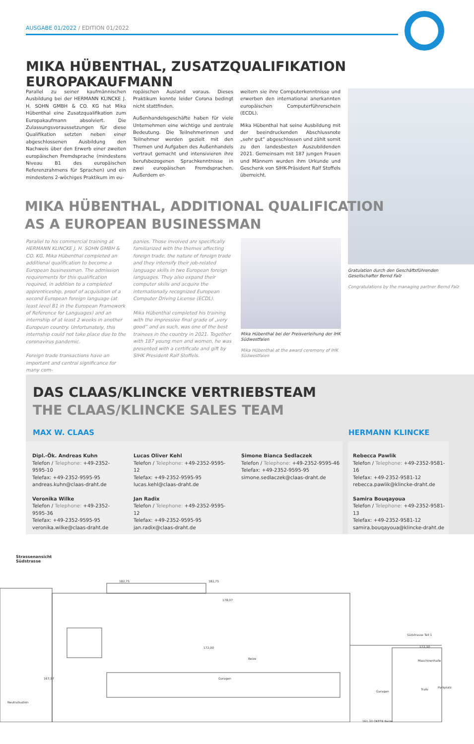AUSGABE 01/2022 / EDITION 01/2022
MIKA HÜBENTHAL, ZUSATZQUALIFIKATION EUROPAKAUFMANN
Parallel zu seiner kaufmännischen Ausbildung bei der HERMANN KLINCKE J. H. SOHN GMBH & CO. KG hat Mika Hübenthal eine Zusatzqualifikation zum Europakaufmann absolviert. Die Zulassungsvoraussetzungen für diese Qualifikation setzten neben einer abgeschlossenen Ausbildung den Nachweis über den Erwerb einer zweiten europäischen Fremdsprache (mindestens Niveau B1 des europäischen Referenzrahmens für Sprachen) und ein mindestens 2-wöchiges Praktikum im eu-
ropäischen Ausland voraus. Dieses Praktikum konnte leider Corona bedingt nicht stattfinden.
Außenhandelsgeschäfte haben für viele Unternehmen eine wichtige und zentrale Bedeutung. Die Teilnehmerinnen und Teilnehmer werden gezielt mit den Themen und Aufgaben des Außenhandels vertraut gemacht und intensivieren ihre berufsbezogenen Sprachkenntnisse in zwei europäischen Fremdsprachen. Außerdem er-
weitern sie ihre Computerkenntnisse und erwerben den international anerkannten europäischen Computerführerschein (ECDL).
Mika Hübenthal hat seine Ausbildung mit der beeindruckenden Abschlussnote „sehr gut“ abgeschlossen und zählt somit zu den landesbesten Auszubildenden 2021. Gemeinsam mit 187 jungen Frauen und Männern wurden ihm Urkunde und Geschenk von SIHK-Präsident Ralf Stoffels überreicht.
Gratulation durch den Geschäftsführenden Gesellschafter Bernd Falz
Congratulations by the managing partner Bernd Falz
MIKA HÜBENTHAL, ADDITIONAL QUALIFICATION
AS A EUROPEAN BUSINESSMAN
Parallel to his commercial training at HERMANN KLINCKE J. H. SOHN GMBH & CO. KG, Mika Hübenthal completed an additional qualification to become a European businessman. The admission requirements for this qualification required, in addition to a completed apprenticeship, proof of acquisition of a second European foreign language (at least level B1 in the European Framework of Reference for Languages) and an internship of at least 2 weeks in another European country. Unfortunately, this internship could not take place due to the coronavirus pandemic.
Foreign trade transactions have an important and central significance for many com-
panies. Those involved are specifically familiarized with the themes affecting foreign trade, the nature of foreign trade and they intensify their job-related language skills in two European foreign languages. They also expand their computer skills and acquire the internationally recognized European Computer Driving License (ECDL).
Mika Hübenthal completed his training with the impressive final grade of „very good“ and as such, was one of the best trainees in the country in 2021. Together with 187 young men and women, he was presented with a certificate and gift by SIHK President Ralf Stoffels.
Mika Hübenthal bei der Preisverleihung der IHK Südwestfalen
Mika Hübenthal at the award ceremony of IHK Südwestfalen
DAS CLAAS/KLINCKE VERTRIEBSTEAM
THE CLAAS/KLINCKE SALES TEAM
MAX W. CLAAS HERMANN KLINCKE
Dipl.-Ök. Andreas Kuhn
Telefon / Telephone: +49-2352-9595-10
Telefax: +49-2352-9595-95
andreas.kuhn@claas-draht.de
Veronika Wilke
Telefon / Telephone: +49-2352-9595-36
Telefax: +49-2352-9595-95
veronika.wilke@claas-draht.de
Lucas Oliver Kehl
Telefon / Telephone: +49-2352-9595-12
Telefax: +49-2352-9595-95
lucas.kehl@claas-draht.de
Jan Radix
Telefon / Telephone: +49-2352-9595-12
Telefax: +49-2352-9595-95
jan.radix@claas-draht.de
Simone Bianca Sedlaczek
Telefon / Telephone: +49-2352-9595-46
Telefax: +49-2352-9595-95
simone.sedlaczek@claas-draht.de
Rebecca Pawlik
Telefon / Telephone: +49-2352-9581-16
Telefax: +49-2352-9581-12
rebecca.pawlik@klincke-draht.de
Samira Bouqayoua
Telefon / Telephone: +49-2352-9581-13
Telefax: +49-2352-9581-12
samira.bouqayoua@klincke-draht.de
Strassenansicht
Südstrasse
182,75
182,75
178,07
172,00
Beize
Garagen
167,57
Südstrasse Teil 1
172,30
Maschinenhalle
Garagen
Trafo
Parkplatz
Neutralisation
161,30 OKFFB Beize